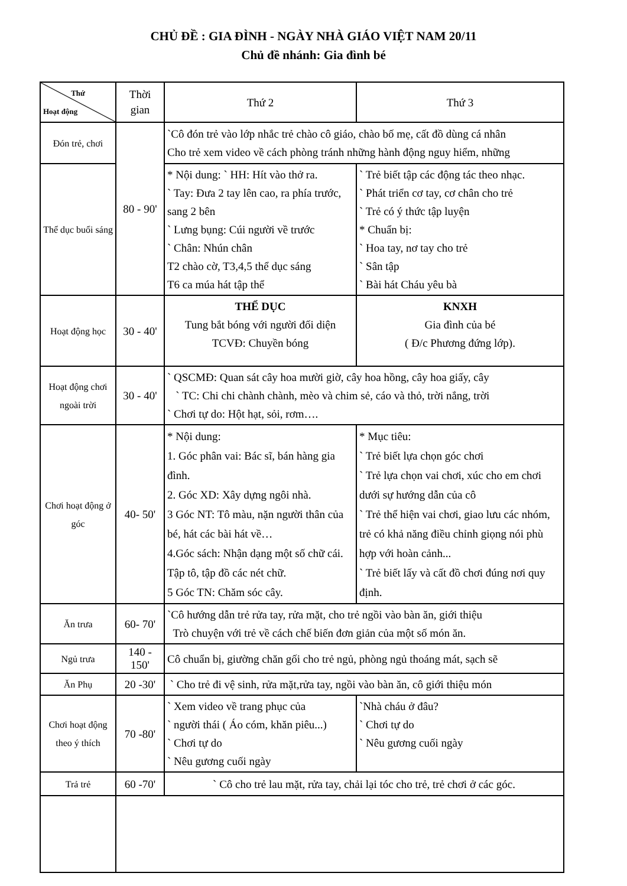CHỦ ĐỀ : GIA ĐÌNH - NGÀY NHÀ GIÁO VIỆT NAM 20/11
Chủ đề nhánh: Gia đình bé
| Thứ Hoạt động | Thời gian | Thứ 2 | Thứ 3 |
| --- | --- | --- | --- |
| Đón trẻ, chơi | 80 - 90' | `Cô đón trẻ vào lớp nhắc trẻ chào cô giáo, chào bố mẹ, cất đồ dùng cá nhân Cho trẻ xem video về cách phòng tránh những hành động nguy hiểm, những | |
| Thể dục buổi sáng | | * Nội dung: ` HH: Hít vào thở ra. ` Tay: Đưa 2 tay lên cao, ra phía trước, sang 2 bên ` Lưng bụng: Cúi người về trước ` Chân: Nhún chân T2 chào cờ, T3,4,5 thể dục sáng T6 ca múa hát tập thể | ` Trẻ biết tập các động tác theo nhạc. ` Phát triển cơ tay, cơ chân cho trẻ ` Trẻ có ý thức tập luyện * Chuẩn bị: ` Hoa tay, nơ tay cho trẻ ` Sân tập ` Bài hát Cháu yêu bà |
| Hoạt động học | 30 - 40' | THỂ DỤC Tung bắt bóng với người đối diện TCVĐ: Chuyền bóng | KNXH Gia đình của bé ( Đ/c Phương đứng lớp). |
| Hoạt động chơi ngoài trời | 30 - 40' | ` QSCMĐ: Quan sát cây hoa mười giờ, cây hoa hồng, cây hoa giấy, cây ` TC: Chi chi chành chành, mèo và chim sẻ, cáo và thỏ, trời nắng, trời ` Chơi tự do: Hột hạt, sỏi, rơm…. | |
| Chơi hoạt động ở góc | 40- 50' | * Nội dung: 1. Góc phân vai: Bác sĩ, bán hàng gia đình. 2. Góc XD: Xây dựng ngôi nhà. 3 Góc NT: Tô màu, nặn người thân của bé, hát các bài hát về… 4.Góc sách: Nhận dạng một số chữ cái. Tập tô, tập đồ các nét chữ. 5 Góc TN: Chăm sóc cây. | * Mục tiêu: ` Trẻ biết lựa chọn góc chơi ` Trẻ lựa chọn vai chơi, xúc cho em chơi dưới sự hướng dẫn của cô ` Trẻ thể hiện vai chơi, giao lưu các nhóm, trẻ có khả năng điều chỉnh giọng nói phù hợp với hoàn cảnh... ` Trẻ biết lấy và cất đồ chơi đúng nơi quy định. |
| Ăn trưa | 60- 70' | `Cô hướng dẫn trẻ rửa tay, rửa mặt, cho trẻ ngồi vào bàn ăn, giới thiệu Trò chuyện với trẻ về cách chế biến đơn giản của một số món ăn. | |
| Ngủ trưa | 140 - 150' | Cô chuẩn bị, giường chăn gối cho trẻ ngủ, phòng ngủ thoáng mát, sạch sẽ | |
| Ăn Phụ | 20 -30' | ` Cho trẻ đi vệ sinh, rửa mặt,rửa tay, ngồi vào bàn ăn, cô giới thiệu món | |
| Chơi hoạt động theo ý thích | 70 -80' | ` Xem video về trang phục của ` người thái ( Áo cóm, khăn piêu...) ` Chơi tự do ` Nêu gương cuối ngày | `Nhà cháu ở đâu? ` Chơi tự do ` Nêu gương cuối ngày |
| Trả trẻ | 60 -70' | ` Cô cho trẻ lau mặt, rửa tay, chải lại tóc cho trẻ, trẻ chơi ở các góc. | |